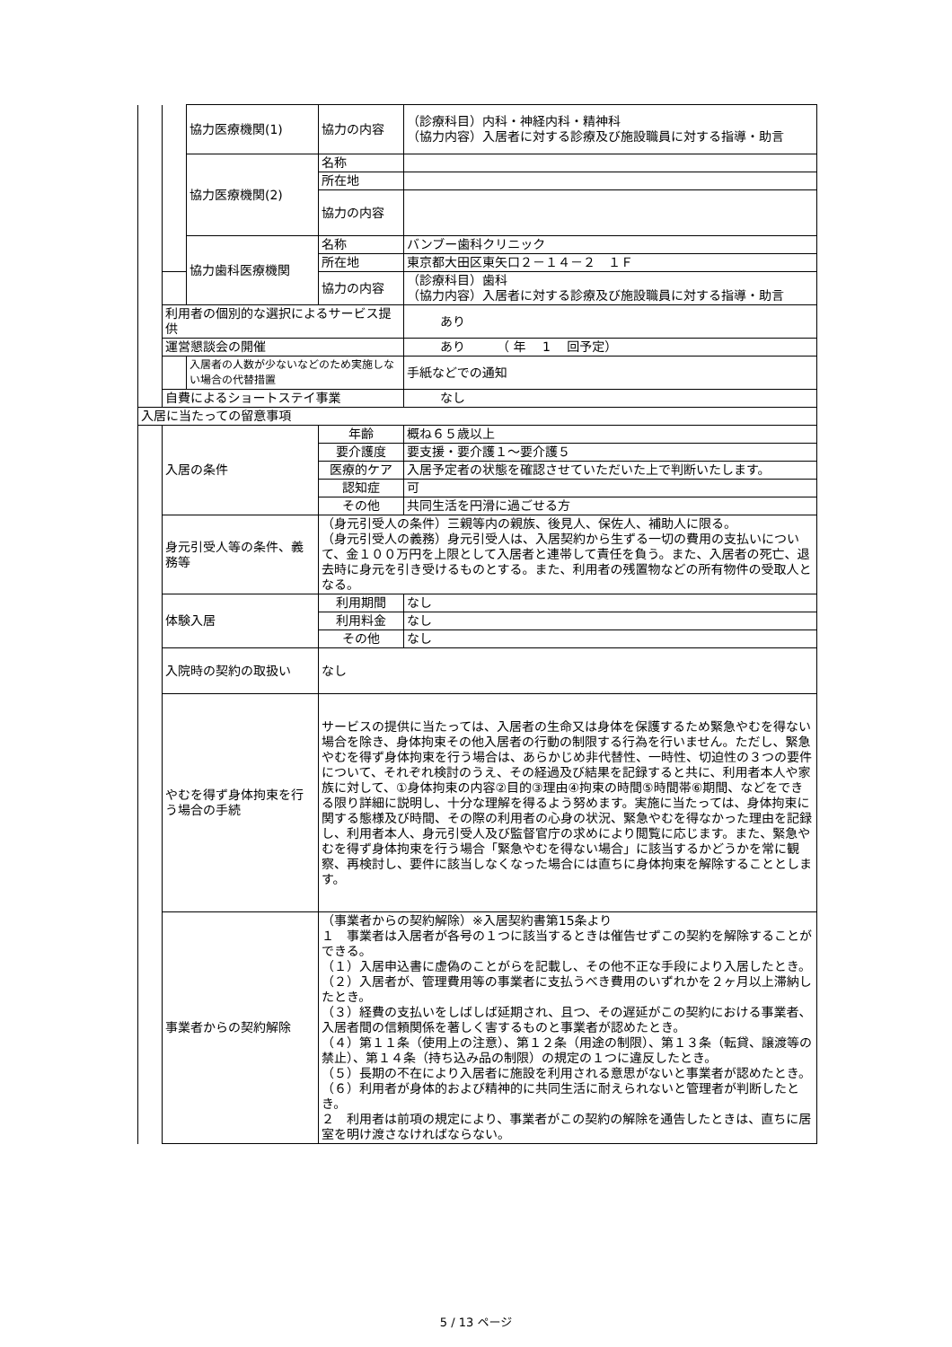| | | 協力医療機関(1) | 協力の内容 | （診療科目）内科・神経内科・精神科 （協力内容）入居者に対する診療及び施設職員に対する指導・助言 |
| | | 協力医療機関(2) | 名称 | |
| | | | 所在地 | |
| | | | 協力の内容 | |
| | | 協力歯科医療機関 | 名称 | バンブー歯科クリニック |
| | | | 所在地 | 東京都大田区東矢口２－１４－２ １Ｆ |
| | | | 協力の内容 | （診療科目）歯科 （協力内容）入居者に対する診療及び施設職員に対する指導・助言 |
| | 利用者の個別的な選択によるサービス提供 | | | あり |
| | 運営懇談会の開催 | | | あり （ 年 1 回予定） |
| | | 入居者の人数が少ないなどのため実施しない場合の代替措置 | | 手紙などでの通知 |
| | 自費によるショートステイ事業 | | | なし |
| 入居に当たっての留意事項 | | | | |
| | 入居の条件 | | 年齢 | 概ね６５歳以上 |
| | | | 要介護度 | 要支援・要介護１～要介護５ |
| | | | 医療的ケア | 入居予定者の状態を確認させていただいた上で判断いたします。 |
| | | | 認知症 | 可 |
| | | | その他 | 共同生活を円滑に過ごせる方 |
| | 身元引受人等の条件、義務等 | | （身元引受人の条件）三親等内の親族、後見人、保佐人、補助人に限る。 （身元引受人の義務）身元引受人は、入居契約から生ずる一切の費用の支払いについて、金１００万円を上限として入居者と連帯して責任を負う。また、入居者の死亡、退去時に身元を引き受けるものとする。また、利用者の残置物などの所有物件の受取人となる。 | |
| | 体験入居 | | 利用期間 | なし |
| | | | 利用料金 | なし |
| | | | その他 | なし |
| | 入院時の契約の取扱い | | なし | |
| | やむを得ず身体拘束を行う場合の手続 | | サービスの提供に当たっては、入居者の生命又は身体を保護するため緊急やむを得ない場合を除き、身体拘束その他入居者の行動の制限する行為を行いません。ただし、緊急やむを得ず身体拘束を行う場合は、あらかじめ非代替性、一時性、切迫性の３つの要件について、それぞれ検討のうえ、その経過及び結果を記録すると共に、利用者本人や家族に対して、①身体拘束の内容②目的③理由④拘束の時間⑤時間帯⑥期間、などをできる限り詳細に説明し、十分な理解を得るよう努めます。実施に当たっては、身体拘束に関する態様及び時間、その際の利用者の心身の状況、緊急やむを得なかった理由を記録し、利用者本人、身元引受人及び監督官庁の求めにより閲覧に応じます。また、緊急やむを得ず身体拘束を行う場合「緊急やむを得ない場合」に該当するかどうかを常に観察、再検討し、要件に該当しなくなった場合には直ちに身体拘束を解除することとします。 | |
| | 事業者からの契約解除 | | （事業者からの契約解除）※入居契約書第15条より １ 事業者は入居者が各号の１つに該当するときは催告せずこの契約を解除することができる。 （１）入居申込書に虚偽のことがらを記載し、その他不正な手段により入居したとき。 （２）入居者が、管理費用等の事業者に支払うべき費用のいずれかを２ヶ月以上滞納したとき。 （３）経費の支払いをしばしば延期され、且つ、その遅延がこの契約における事業者、入居者間の信頼関係を著しく害するものと事業者が認めたとき。 （４）第１１条（使用上の注意）、第１２条（用途の制限）、第１３条（転貸、譲渡等の禁止）、第１４条（持ち込み品の制限）の規定の１つに違反したとき。 （５）長期の不在により入居者に施設を利用される意思がないと事業者が認めたとき。 （６）利用者が身体的および精神的に共同生活に耐えられないと管理者が判断したとき。 ２ 利用者は前項の規定により、事業者がこの契約の解除を通告したときは、直ちに居室を明け渡さなければならない。 | |
5 / 13 ページ